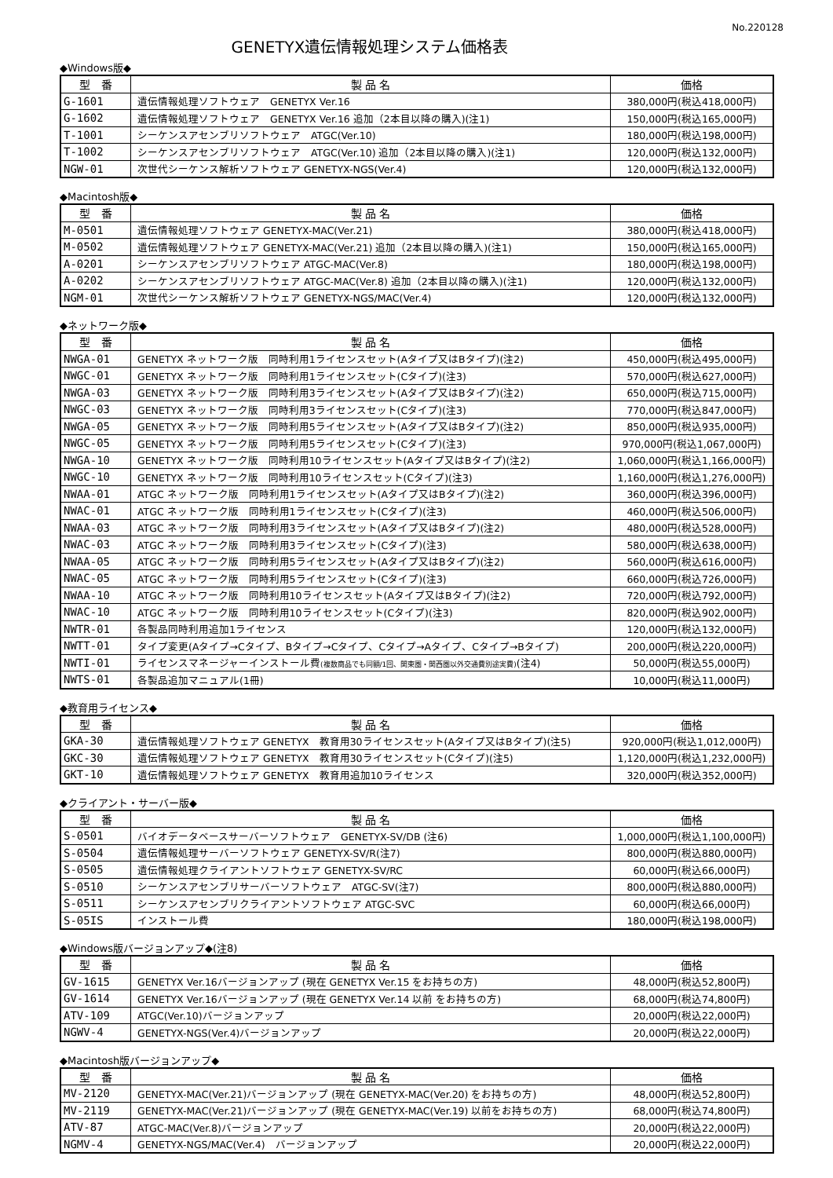No.220128
GENETYX遺伝情報処理システム価格表
◆Windows版◆
| 型 番 | 製 品 名 | 価格 |
| --- | --- | --- |
| G-1601 | 遺伝情報処理ソフトウェア GENETYX Ver.16 | 380,000円(税込418,000円) |
| G-1602 | 遺伝情報処理ソフトウェア GENETYX Ver.16 追加（2本目以降の購入)(注1) | 150,000円(税込165,000円) |
| T-1001 | シーケンスアセンブリソフトウェア ATGC(Ver.10) | 180,000円(税込198,000円) |
| T-1002 | シーケンスアセンブリソフトウェア ATGC(Ver.10) 追加（2本目以降の購入)(注1) | 120,000円(税込132,000円) |
| NGW-01 | 次世代シーケンス解析ソフトウェア GENETYX-NGS(Ver.4) | 120,000円(税込132,000円) |
◆Macintosh版◆
| 型 番 | 製 品 名 | 価格 |
| --- | --- | --- |
| M-0501 | 遺伝情報処理ソフトウェア GENETYX-MAC(Ver.21) | 380,000円(税込418,000円) |
| M-0502 | 遺伝情報処理ソフトウェア GENETYX-MAC(Ver.21) 追加（2本目以降の購入)(注1) | 150,000円(税込165,000円) |
| A-0201 | シーケンスアセンブリソフトウェア ATGC-MAC(Ver.8) | 180,000円(税込198,000円) |
| A-0202 | シーケンスアセンブリソフトウェア ATGC-MAC(Ver.8) 追加（2本目以降の購入)(注1) | 120,000円(税込132,000円) |
| NGM-01 | 次世代シーケンス解析ソフトウェア GENETYX-NGS/MAC(Ver.4) | 120,000円(税込132,000円) |
◆ネットワーク版◆
| 型 番 | 製 品 名 | 価格 |
| --- | --- | --- |
| NWGA-01 | GENETYX ネットワーク版 同時利用1ライセンスセット(Aタイプ又はBタイプ)(注2) | 450,000円(税込495,000円) |
| NWGC-01 | GENETYX ネットワーク版 同時利用1ライセンスセット(Cタイプ)(注3) | 570,000円(税込627,000円) |
| NWGA-03 | GENETYX ネットワーク版 同時利用3ライセンスセット(Aタイプ又はBタイプ)(注2) | 650,000円(税込715,000円) |
| NWGC-03 | GENETYX ネットワーク版 同時利用3ライセンスセット(Cタイプ)(注3) | 770,000円(税込847,000円) |
| NWGA-05 | GENETYX ネットワーク版 同時利用5ライセンスセット(Aタイプ又はBタイプ)(注2) | 850,000円(税込935,000円) |
| NWGC-05 | GENETYX ネットワーク版 同時利用5ライセンスセット(Cタイプ)(注3) | 970,000円(税込1,067,000円) |
| NWGA-10 | GENETYX ネットワーク版 同時利用10ライセンスセット(Aタイプ又はBタイプ)(注2) | 1,060,000円(税込1,166,000円) |
| NWGC-10 | GENETYX ネットワーク版 同時利用10ライセンスセット(Cタイプ)(注3) | 1,160,000円(税込1,276,000円) |
| NWAA-01 | ATGC ネットワーク版 同時利用1ライセンスセット(Aタイプ又はBタイプ)(注2) | 360,000円(税込396,000円) |
| NWAC-01 | ATGC ネットワーク版 同時利用1ライセンスセット(Cタイプ)(注3) | 460,000円(税込506,000円) |
| NWAA-03 | ATGC ネットワーク版 同時利用3ライセンスセット(Aタイプ又はBタイプ)(注2) | 480,000円(税込528,000円) |
| NWAC-03 | ATGC ネットワーク版 同時利用3ライセンスセット(Cタイプ)(注3) | 580,000円(税込638,000円) |
| NWAA-05 | ATGC ネットワーク版 同時利用5ライセンスセット(Aタイプ又はBタイプ)(注2) | 560,000円(税込616,000円) |
| NWAC-05 | ATGC ネットワーク版 同時利用5ライセンスセット(Cタイプ)(注3) | 660,000円(税込726,000円) |
| NWAA-10 | ATGC ネットワーク版 同時利用10ライセンスセット(Aタイプ又はBタイプ)(注2) | 720,000円(税込792,000円) |
| NWAC-10 | ATGC ネットワーク版 同時利用10ライセンスセット(Cタイプ)(注3) | 820,000円(税込902,000円) |
| NWTR-01 | 各製品同時利用追加1ライセンス | 120,000円(税込132,000円) |
| NWTT-01 | タイプ変更(Aタイプ→Cタイプ、Bタイプ→Cタイプ、Cタイプ→Aタイプ、Cタイプ→Bタイプ) | 200,000円(税込220,000円) |
| NWTI-01 | ライセンスマネージャーインストール費 (複数商品でも同額/1回、関東圏・関西圏以外交通費別途実費) (注4) | 50,000円(税込55,000円) |
| NWTS-01 | 各製品追加マニュアル(1冊) | 10,000円(税込11,000円) |
◆教育用ライセンス◆
| 型 番 | 製 品 名 | 価格 |
| --- | --- | --- |
| GKA-30 | 遺伝情報処理ソフトウェア GENETYX 教育用30ライセンスセット(Aタイプ又はBタイプ)(注5) | 920,000円(税込1,012,000円) |
| GKC-30 | 遺伝情報処理ソフトウェア GENETYX 教育用30ライセンスセット(Cタイプ)(注5) | 1,120,000円(税込1,232,000円) |
| GKT-10 | 遺伝情報処理ソフトウェア GENETYX 教育用追加10ライセンス | 320,000円(税込352,000円) |
◆クライアント・サーバー版◆
| 型 番 | 製 品 名 | 価格 |
| --- | --- | --- |
| S-0501 | バイオデータベースサーバーソフトウェア GENETYX-SV/DB (注6) | 1,000,000円(税込1,100,000円) |
| S-0504 | 遺伝情報処理サーバーソフトウェア GENETYX-SV/R(注7) | 800,000円(税込880,000円) |
| S-0505 | 遺伝情報処理クライアントソフトウェア GENETYX-SV/RC | 60,000円(税込66,000円) |
| S-0510 | シーケンスアセンブリサーバーソフトウェア ATGC-SV(注7) | 800,000円(税込880,000円) |
| S-0511 | シーケンスアセンブリクライアントソフトウェア ATGC-SVC | 60,000円(税込66,000円) |
| S-05IS | インストール費 | 180,000円(税込198,000円) |
◆Windows版バージョンアップ◆(注8)
| 型 番 | 製 品 名 | 価格 |
| --- | --- | --- |
| GV-1615 | GENETYX Ver.16バージョンアップ (現在 GENETYX Ver.15 をお持ちの方) | 48,000円(税込52,800円) |
| GV-1614 | GENETYX Ver.16バージョンアップ (現在 GENETYX Ver.14 以前 をお持ちの方) | 68,000円(税込74,800円) |
| ATV-109 | ATGC(Ver.10)バージョンアップ | 20,000円(税込22,000円) |
| NGWV-4 | GENETYX-NGS(Ver.4)バージョンアップ | 20,000円(税込22,000円) |
◆Macintosh版バージョンアップ◆
| 型 番 | 製 品 名 | 価格 |
| --- | --- | --- |
| MV-2120 | GENETYX-MAC(Ver.21)バージョンアップ (現在 GENETYX-MAC(Ver.20) をお持ちの方) | 48,000円(税込52,800円) |
| MV-2119 | GENETYX-MAC(Ver.21)バージョンアップ (現在 GENETYX-MAC(Ver.19) 以前をお持ちの方) | 68,000円(税込74,800円) |
| ATV-87 | ATGC-MAC(Ver.8)バージョンアップ | 20,000円(税込22,000円) |
| NGMV-4 | GENETYX-NGS/MAC(Ver.4) バージョンアップ | 20,000円(税込22,000円) |